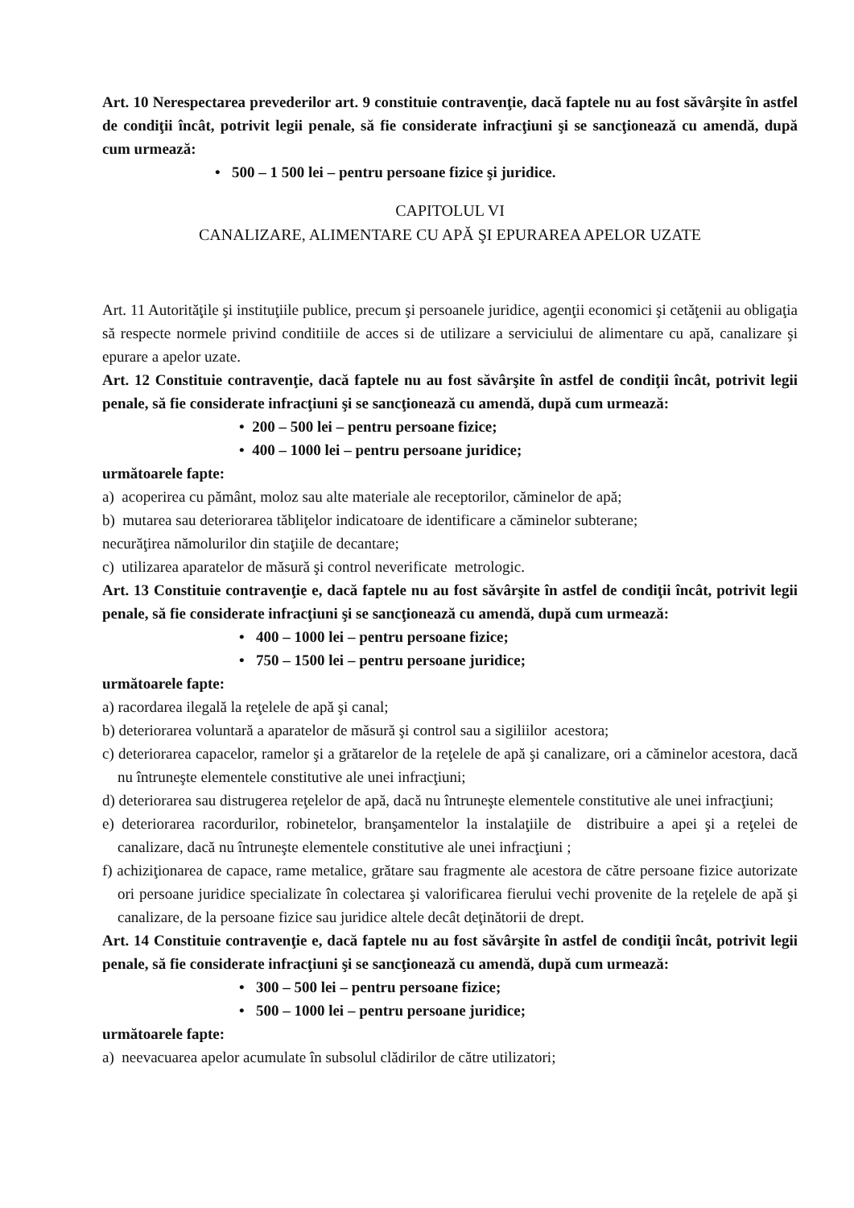Art. 10 Nerespectarea prevederilor art. 9 constituie contravenţie, dacă faptele nu au fost săvârşite în astfel de condiţii încât, potrivit legii penale, să fie considerate infracţiuni şi se sancţionează cu amendă, după cum urmează:
• 500 – 1 500 lei – pentru persoane fizice şi juridice.
CAPITOLUL VI
CANALIZARE, ALIMENTARE CU APĂ ŞI EPURAREA APELOR UZATE
Art. 11 Autorităţile şi instituţiile publice, precum şi persoanele juridice, agenţii economici şi cetăţenii au obligaţia să respecte normele privind conditiile de acces si de utilizare a serviciului de alimentare cu apă, canalizare şi epurare a apelor uzate.
Art. 12 Constituie contravenţie, dacă faptele nu au fost săvârşite în astfel de condiţii încât, potrivit legii penale, să fie considerate infracţiuni şi se sancţionează cu amendă, după cum urmează:
• 200 – 500 lei – pentru persoane fizice;
• 400 – 1000 lei – pentru persoane juridice;
următoarele fapte:
a) acoperirea cu pământ, moloz sau alte materiale ale receptorilor, căminelor de apă;
b) mutarea sau deteriorarea tăbliţelor indicatoare de identificare a căminelor subterane;
necurăţirea nămolurilor din staţiile de decantare;
c) utilizarea aparatelor de măsură şi control neverificate metrologic.
Art. 13 Constituie contravenţie e, dacă faptele nu au fost săvârşite în astfel de condiţii încât, potrivit legii penale, să fie considerate infracţiuni şi se sancţionează cu amendă, după cum urmează:
• 400 – 1000 lei – pentru persoane fizice;
• 750 – 1500 lei – pentru persoane juridice;
următoarele fapte:
a) racordarea ilegală la reţelele de apă şi canal;
b) deteriorarea voluntară a aparatelor de măsură şi control sau a sigiliilor acestora;
c) deteriorarea capacelor, ramelor şi a grătarelor de la reţelele de apă şi canalizare, ori a căminelor acestora, dacă nu întruneşte elementele constitutive ale unei infracţiuni;
d) deteriorarea sau distrugerea reţelelor de apă, dacă nu întruneşte elementele constitutive ale unei infracţiuni;
e) deteriorarea racordurilor, robinetelor, branşamentelor la instalaţiile de distribuire a apei şi a reţelei de canalizare, dacă nu întruneşte elementele constitutive ale unei infracţiuni ;
f) achiziţionarea de capace, rame metalice, grătare sau fragmente ale acestora de către persoane fizice autorizate ori persoane juridice specializate în colectarea şi valorificarea fierului vechi provenite de la reţelele de apă şi canalizare, de la persoane fizice sau juridice altele decât deţinătorii de drept.
Art. 14 Constituie contravenţie e, dacă faptele nu au fost săvârşite în astfel de condiţii încât, potrivit legii penale, să fie considerate infracţiuni şi se sancţionează cu amendă, după cum urmează:
• 300 – 500 lei – pentru persoane fizice;
• 500 – 1000 lei – pentru persoane juridice;
următoarele fapte:
a) neevacuarea apelor acumulate în subsolul clădirilor de către utilizatori;